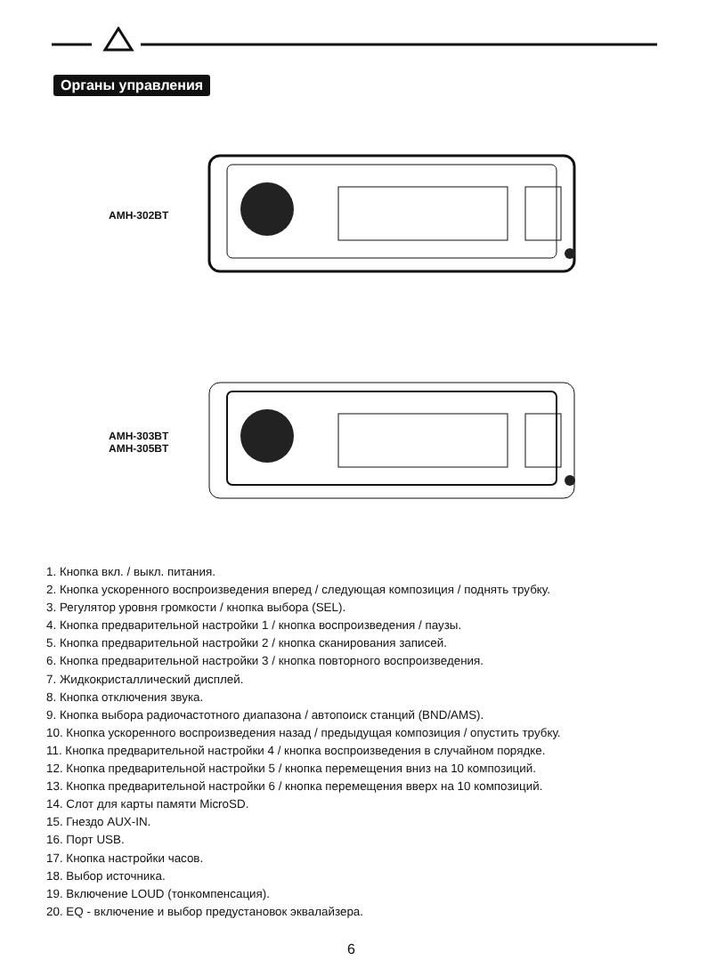Органы управления
AMH-302BT
AMH-303BT
AMH-305BT
1. Кнопка вкл. / выкл. питания.
2. Кнопка ускоренного воспроизведения вперед / следующая композиция / поднять трубку.
3. Регулятор уровня громкости / кнопка выбора (SEL).
4. Кнопка предварительной настройки 1 / кнопка воспроизведения / паузы.
5. Кнопка предварительной настройки 2 / кнопка сканирования записей.
6. Кнопка предварительной настройки 3 / кнопка повторного воспроизведения.
7. Жидкокристаллический дисплей.
8. Кнопка отключения звука.
9. Кнопка выбора радиочастотного диапазона / автопоиск станций (BND/AMS).
10. Кнопка ускоренного воспроизведения назад / предыдущая композиция / опустить трубку.
11. Кнопка предварительной настройки 4 / кнопка воспроизведения в случайном порядке.
12. Кнопка предварительной настройки 5 / кнопка перемещения вниз на 10 композиций.
13. Кнопка предварительной настройки 6 / кнопка перемещения вверх на 10 композиций.
14. Слот для карты памяти MicroSD.
15. Гнездо AUX-IN.
16. Порт USB.
17. Кнопка настройки часов.
18. Выбор источника.
19. Включение LOUD (тонкомпенсация).
20. EQ - включение и выбор предустановок эквалайзера.
6